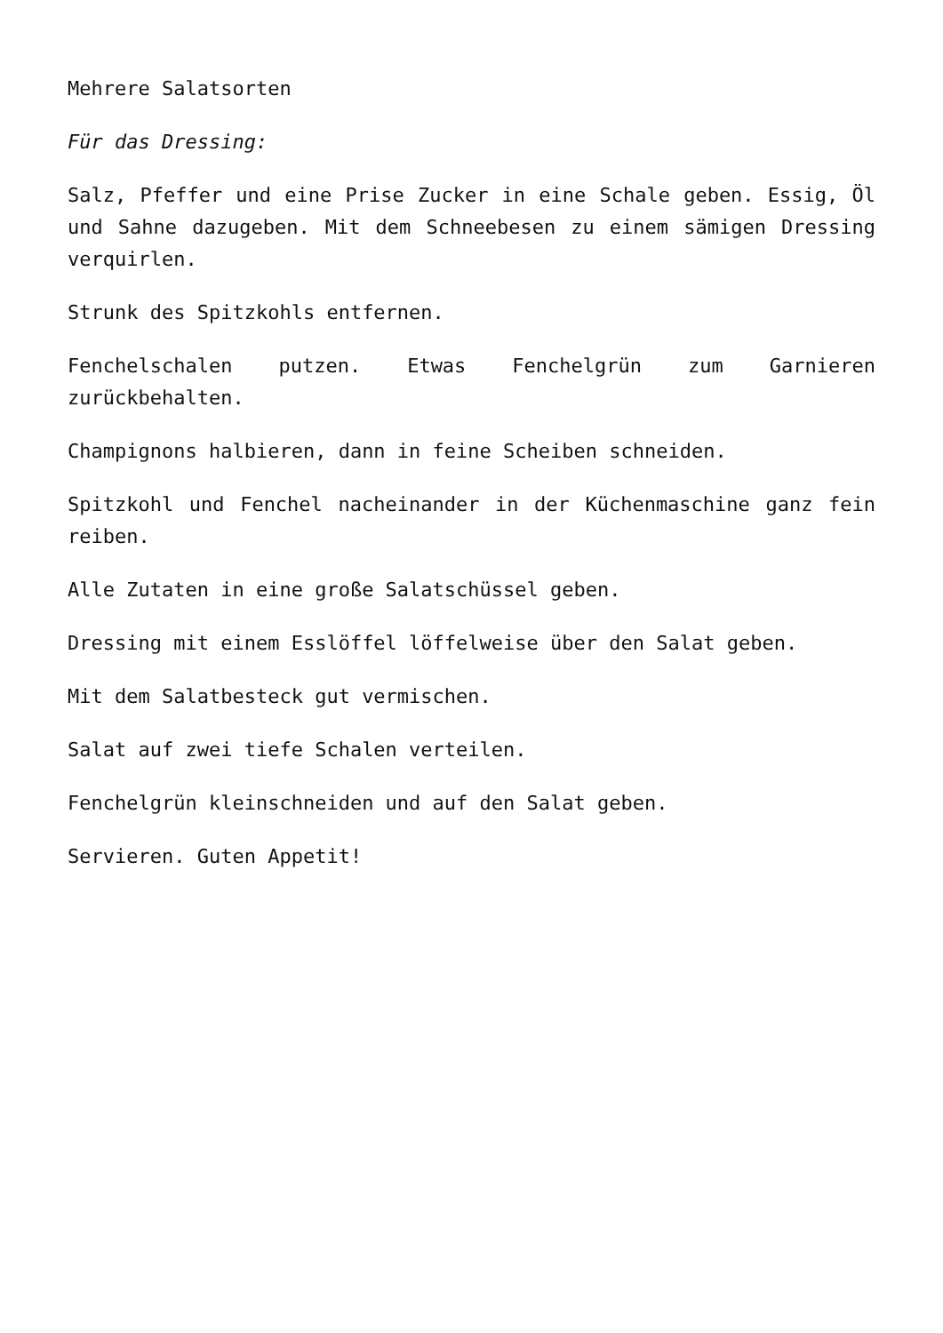Mehrere Salatsorten
Für das Dressing:
Salz, Pfeffer und eine Prise Zucker in eine Schale geben. Essig, Öl und Sahne dazugeben. Mit dem Schneebesen zu einem sämigen Dressing verquirlen.
Strunk des Spitzkohls entfernen.
Fenchelschalen putzen. Etwas Fenchelgrün zum Garnieren zurückbehalten.
Champignons halbieren, dann in feine Scheiben schneiden.
Spitzkohl und Fenchel nacheinander in der Küchenmaschine ganz fein reiben.
Alle Zutaten in eine große Salatschüssel geben.
Dressing mit einem Esslöffel löffelweise über den Salat geben.
Mit dem Salatbesteck gut vermischen.
Salat auf zwei tiefe Schalen verteilen.
Fenchelgrün kleinschneiden und auf den Salat geben.
Servieren. Guten Appetit!